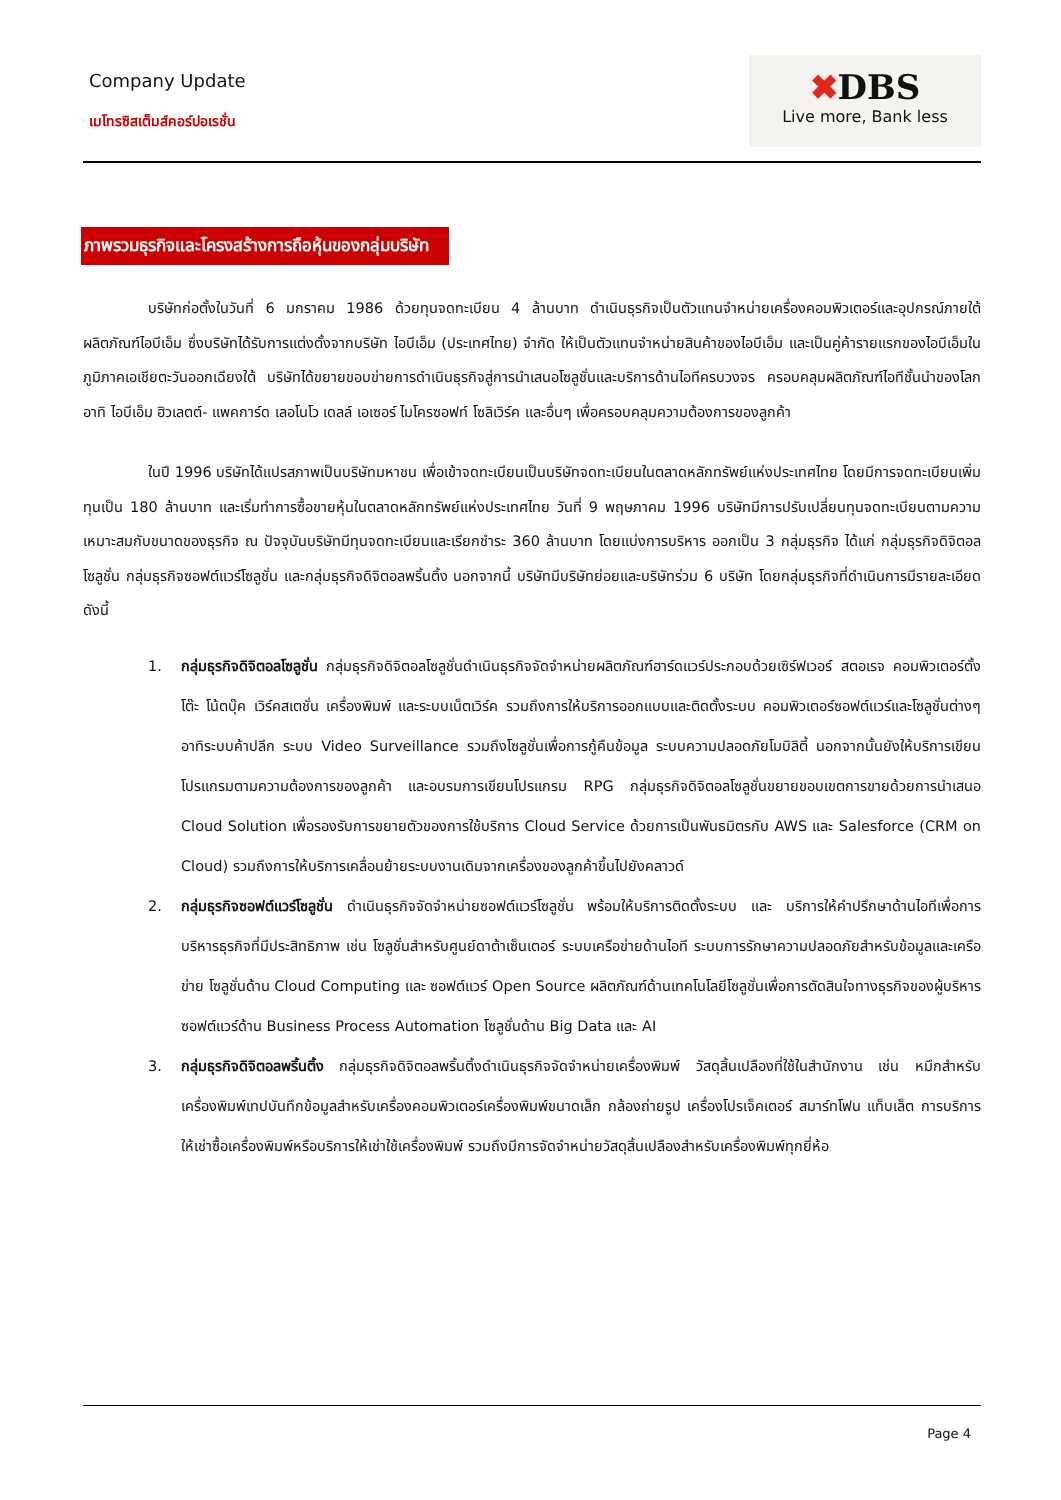Company Update
เมโทรซิสเต็มส์คอร์ปอเรชั่น
✖DBS
Live more, Bank less
ภาพรวมธุรกิจและโครงสร้างการถือหุ้นของกลุ่มบริษัท
บริษัทก่อตั้งในวันที่ 6 มกราคม 1986 ด้วยทุนจดทะเบียน 4 ล้านบาท ดำเนินธุรกิจเป็นตัวแทนจำหน่ายเครื่องคอมพิวเตอร์และอุปกรณ์ภายใต้ ผลิตภัณฑ์ไอบีเอ็ม ซึ่งบริษัทได้รับการแต่งตั้งจากบริษัท ไอบีเอ็ม (ประเทศไทย) จำกัด ให้เป็นตัวแทนจำหน่ายสินค้าของไอบีเอ็ม และเป็นคู่ค้ารายแรกของไอบีเอ็มในภูมิภาคเอเชียตะวันออกเฉียงใต้ บริษัทได้ขยายขอบข่ายการดำเนินธุรกิจสู่การนำเสนอโซลูชั่นและบริการด้านไอทีครบวงจร ครอบคลุมผลิตภัณฑ์ไอทีชั้นนำของโลก อาทิ ไอบีเอ็ม ฮิวเลตต์- แพคการ์ด เลอโนโว เดลล์ เอเซอร์ ไมโครซอฟท์ โซลิเวิร์ค และอื่นๆ เพื่อครอบคลุมความต้องการของลูกค้า
ในปี 1996 บริษัทได้แปรสภาพเป็นบริษัทมหาชน เพื่อเข้าจดทะเบียนเป็นบริษัทจดทะเบียนในตลาดหลักทรัพย์แห่งประเทศไทย โดยมีการจดทะเบียนเพิ่มทุนเป็น 180 ล้านบาท และเริ่มทำการซื้อขายหุ้นในตลาดหลักทรัพย์แห่งประเทศไทย วันที่ 9 พฤษภาคม 1996 บริษัทมีการปรับเปลี่ยนทุนจดทะเบียนตามความ เหมาะสมกับขนาดของธุรกิจ ณ ปัจจุบันบริษัทมีทุนจดทะเบียนและเรียกชำระ 360 ล้านบาท โดยแบ่งการบริหาร ออกเป็น 3 กลุ่มธุรกิจ ได้แก่ กลุ่มธุรกิจดิจิตอลโซลูชั่น กลุ่มธุรกิจซอฟต์แวร์โซลูชั่น และกลุ่มธุรกิจดิจิตอลพริ้นติ้ง นอกจากนี้ บริษัทมีบริษัทย่อยและบริษัทร่วม 6 บริษัท โดยกลุ่มธุรกิจที่ดำเนินการมีรายละเอียดดังนี้
1. กลุ่มธุรกิจดิจิตอลโซลูชั่น กลุ่มธุรกิจดิจิตอลโซลูชั่นดำเนินธุรกิจจัดจำหน่ายผลิตภัณฑ์ฮาร์ดแวร์ประกอบด้วยเซิร์ฟเวอร์ สตอเรจ คอมพิวเตอร์ตั้งโต๊ะ โน้ตบุ๊ค เวิร์คสเตชั่น เครื่องพิมพ์ และระบบเน็ตเวิร์ค รวมถึงการให้บริการออกแบบและติดตั้งระบบ คอมพิวเตอร์ซอฟต์แวร์และโซลูชั่นต่างๆ อาทิระบบค้าปลีก ระบบ Video Surveillance รวมถึงโซลูชั่นเพื่อการกู้คืนข้อมูล ระบบความปลอดภัยโมบิลิตี้ นอกจากนั้นยังให้บริการเขียนโปรแกรมตามความต้องการของลูกค้า และอบรมการเขียนโปรแกรม RPG กลุ่มธุรกิจดิจิตอลโซลูชั่นขยายขอบเขตการขายด้วยการนำเสนอ Cloud Solution เพื่อรองรับการขยายตัวของการใช้บริการ Cloud Service ด้วยการเป็นพันธมิตรกับ AWS และ Salesforce (CRM on Cloud) รวมถึงการให้บริการเคลื่อนย้ายระบบงานเดิมจากเครื่องของลูกค้าขึ้นไปยังคลาวด์
2. กลุ่มธุรกิจซอฟต์แวร์โซลูชั่น ดำเนินธุรกิจจัดจำหน่ายซอฟต์แวร์โซลูชั่น พร้อมให้บริการติดตั้งระบบ และ บริการให้คำปรึกษาด้านไอทีเพื่อการบริหารธุรกิจที่มีประสิทธิภาพ เช่น โซลูชั่นสำหรับศูนย์ดาต้าเซ็นเตอร์ ระบบเครือข่ายด้านไอที ระบบการรักษาความปลอดภัยสำหรับข้อมูลและเครือข่าย โซลูชั่นด้าน Cloud Computing และ ซอฟต์แวร์ Open Source ผลิตภัณฑ์ด้านเทคโนโลยีโซลูชั่นเพื่อการตัดสินใจทางธุรกิจของผู้บริหาร ซอฟต์แวร์ด้าน Business Process Automation โซลูชั่นด้าน Big Data และ AI
3. กลุ่มธุรกิจดิจิตอลพริ้นติ้ง กลุ่มธุรกิจดิจิตอลพริ้นติ้งดำเนินธุรกิจจัดจำหน่ายเครื่องพิมพ์ วัสดุสิ้นเปลืองที่ใช้ในสำนักงาน เช่น หมึกสำหรับ เครื่องพิมพ์เทปบันทึกข้อมูลสำหรับเครื่องคอมพิวเตอร์เครื่องพิมพ์ขนาดเล็ก กล้องถ่ายรูป เครื่องโปรเจ็คเตอร์ สมาร์ทโฟน แท็บเล็ต การบริการให้เช่าซื้อเครื่องพิมพ์หรือบริการให้เช่าใช้เครื่องพิมพ์ รวมถึงมีการจัดจำหน่ายวัสดุสิ้นเปลืองสำหรับเครื่องพิมพ์ทุกยี่ห้อ
Page 4